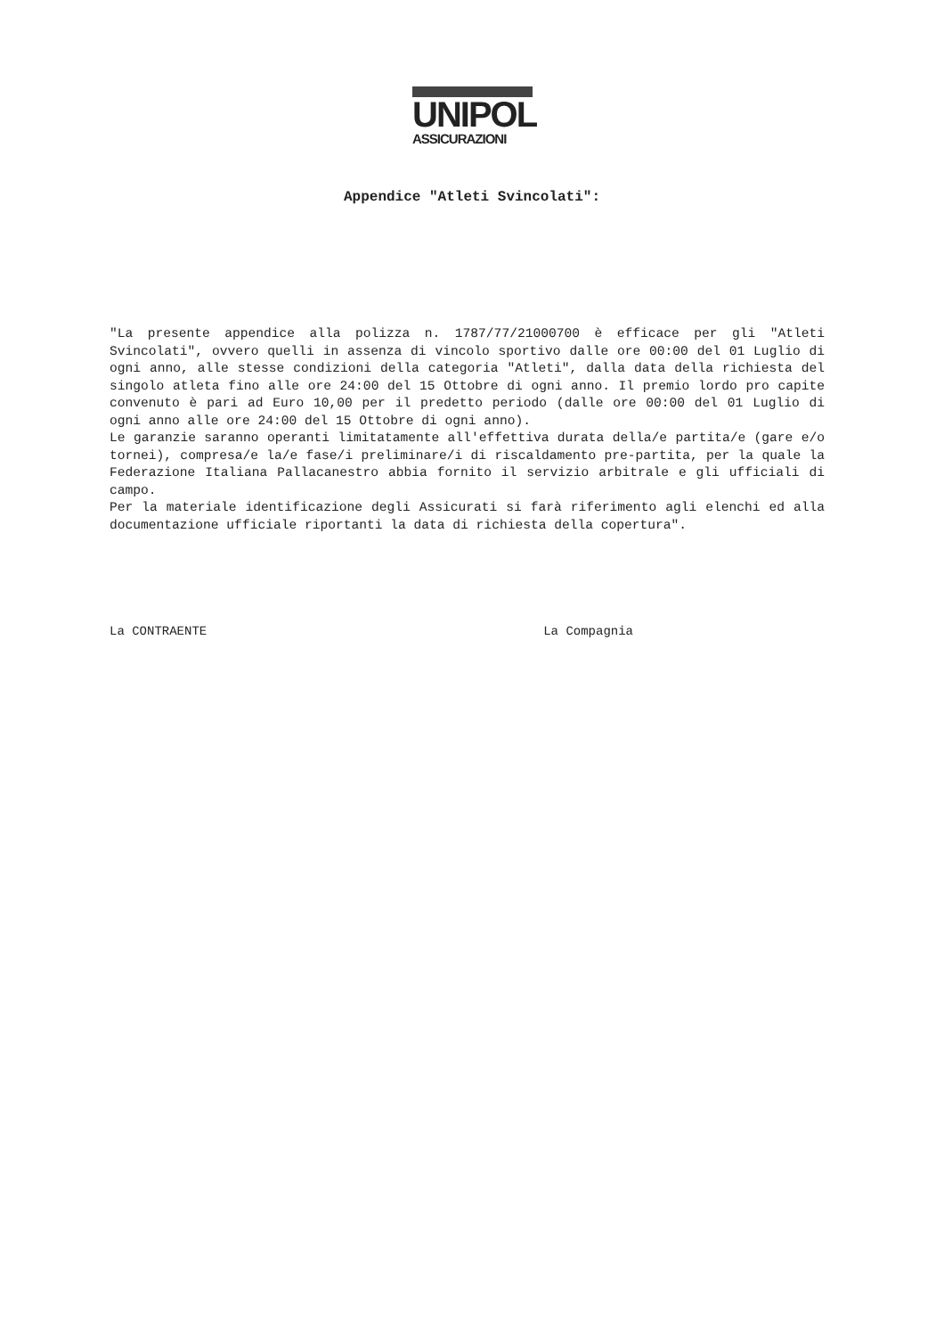UNIPOL
ASSICURAZIONI
Appendice "Atleti Svincolati":
"La presente appendice alla polizza n. 1787/77/21000700 è efficace per gli "Atleti Svincolati", ovvero quelli in assenza di vincolo sportivo dalle ore 00:00 del 01 Luglio di ogni anno, alle stesse condizioni della categoria "Atleti", dalla data della richiesta del singolo atleta fino alle ore 24:00 del 15 Ottobre di ogni anno. Il premio lordo pro capite convenuto è pari ad Euro 10,00 per il predetto periodo (dalle ore 00:00 del 01 Luglio di ogni anno alle ore 24:00 del 15 Ottobre di ogni anno).
Le garanzie saranno operanti limitatamente all'effettiva durata della/e partita/e (gare e/o tornei), compresa/e la/e fase/i preliminare/i di riscaldamento pre-partita, per la quale la Federazione Italiana Pallacanestro abbia fornito il servizio arbitrale e gli ufficiali di campo.
Per la materiale identificazione degli Assicurati si farà riferimento agli elenchi ed alla documentazione ufficiale riportanti la data di richiesta della copertura".
La CONTRAENTE La Compagnia